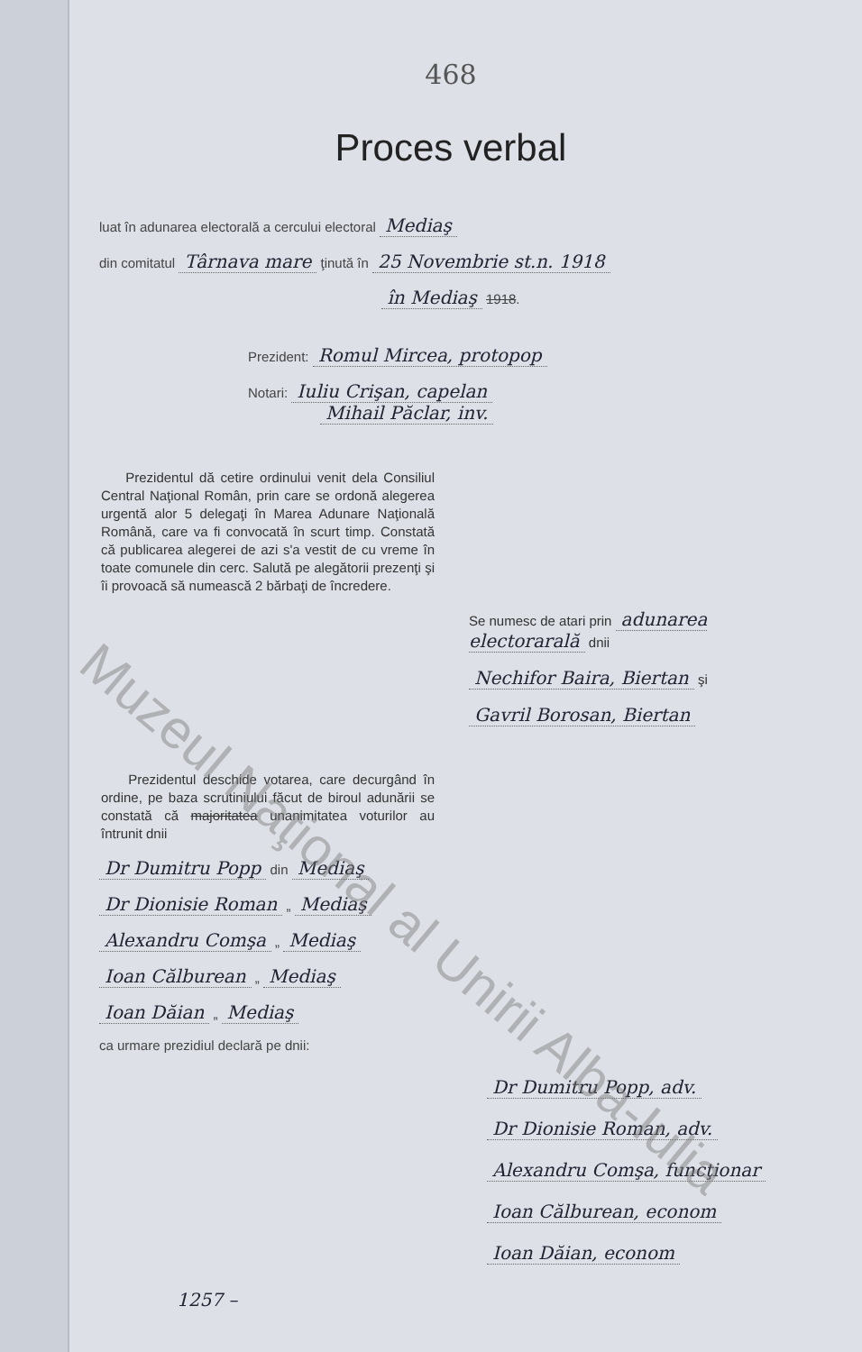468
Proces verbal
luat în adunarea electorală a cercului electoral Mediaş
din comitatul Târnava mare ţinută în 25 Novembrie st.n. 1918
în Mediaş 1918.
Prezident: Romul Mircea, protopop
Notari: Iuliu Crişan, capelan
Mihail Păclar, inv.
Prezidentul dă cetire ordinului venit dela Consiliul Central Naţional Român, prin care se ordonă alegerea urgentă alor 5 delegaţi în Marea Adunare Naţională Română, care va fi convocată în scurt timp. Constată că publicarea alegerei de azi s'a vestit de cu vreme în toate comunele din cerc. Salută pe alegătorii prezenţi şi îi provoacă să numească 2 bărbaţi de încredere.
Se numesc de atari prin adunarea electorarală dnii
Nechifor Baira, Biertan şi
Gavril Borosan, Biertan
Prezidentul deschide votarea, care decurgând în ordine, pe baza scrutiniului făcut de biroul adunării se constată că majoritatea unanimitatea voturilor au întrunit dnii
Dr Dumitru Popp din Mediaş
Dr Dionisie Roman „ Mediaş
Alexandru Comşa „ Mediaş
Ioan Călburean „ Mediaş
Ioan Dăian „ Mediaş
ca urmare prezidiul declară pe dnii:
Dr Dumitru Popp, adv.
Dr Dionisie Roman, adv.
Alexandru Comşa, funcţionar
Ioan Călburean, econom
Ioan Dăian, econom
1257 –
Muzeul Naţional al Unirii Alba-Iulia